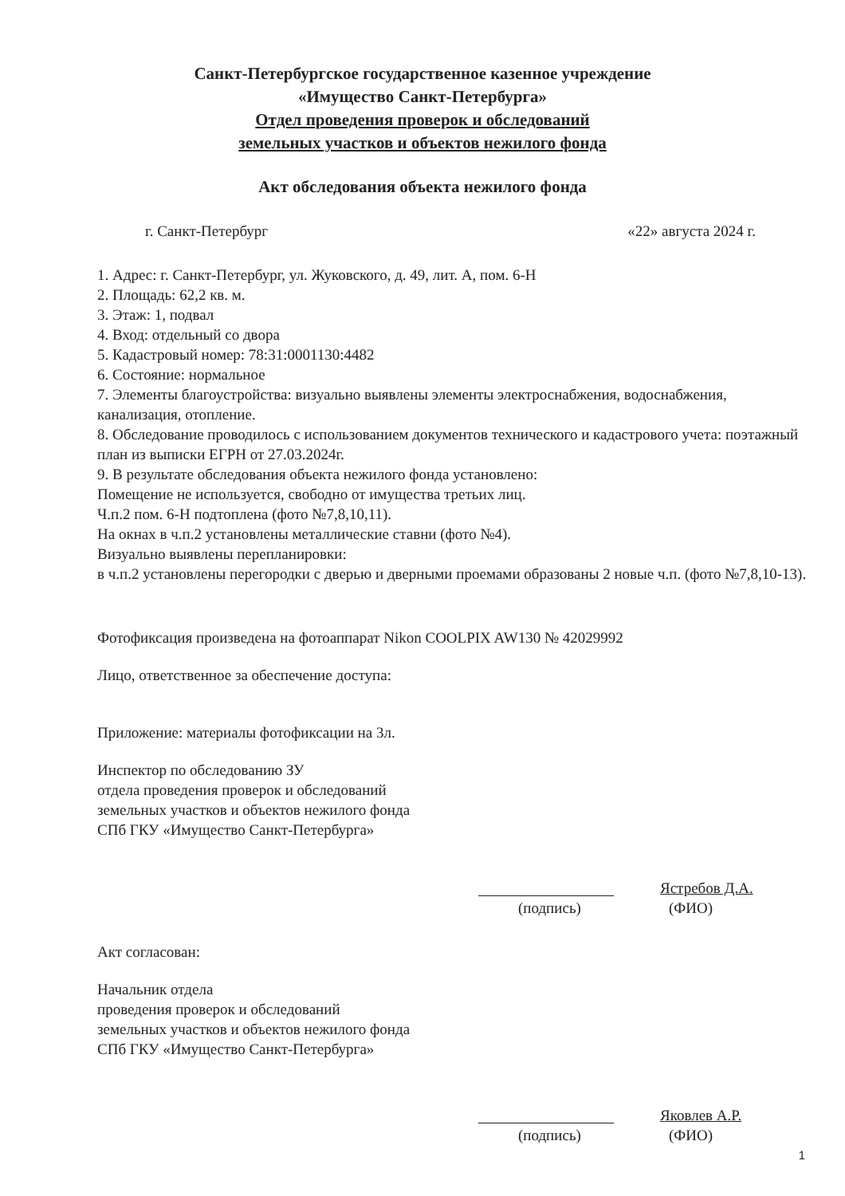Санкт-Петербургское государственное казенное учреждение
«Имущество Санкт-Петербурга»
Отдел проведения проверок и обследований
земельных участков и объектов нежилого фонда
Акт обследования объекта нежилого фонда
г. Санкт-Петербург «22» августа 2024 г.
1. Адрес: г. Санкт-Петербург, ул. Жуковского, д. 49, лит. А, пом. 6-Н
2. Площадь: 62,2 кв. м.
3. Этаж: 1, подвал
4. Вход: отдельный со двора
5. Кадастровый номер: 78:31:0001130:4482
6. Состояние: нормальное
7. Элементы благоустройства: визуально выявлены элементы электроснабжения, водоснабжения, канализация, отопление.
8. Обследование проводилось с использованием документов технического и кадастрового учета: поэтажный план из выписки ЕГРН от 27.03.2024г.
9. В результате обследования объекта нежилого фонда установлено:
Помещение не используется, свободно от имущества третьих лиц.
Ч.п.2 пом. 6-Н подтоплена (фото №7,8,10,11).
На окнах в ч.п.2 установлены металлические ставни (фото №4).
Визуально выявлены перепланировки:
в ч.п.2 установлены перегородки с дверью и дверными проемами образованы 2 новые ч.п. (фото №7,8,10-13).
Фотофиксация произведена на фотоаппарат Nikon COOLPIX AW130 № 42029992
Лицо, ответственное за обеспечение доступа:
Приложение: материалы фотофиксации на 3л.
Инспектор по обследованию ЗУ
отдела проведения проверок и обследований
земельных участков и объектов нежилого фонда
СПб ГКУ «Имущество Санкт-Петербурга»
Ястребов Д.А.
(подпись) (ФИО)
Акт согласован:
Начальник отдела
проведения проверок и обследований
земельных участков и объектов нежилого фонда
СПб ГКУ «Имущество Санкт-Петербурга»
Яковлев А.Р.
(подпись) (ФИО)
1